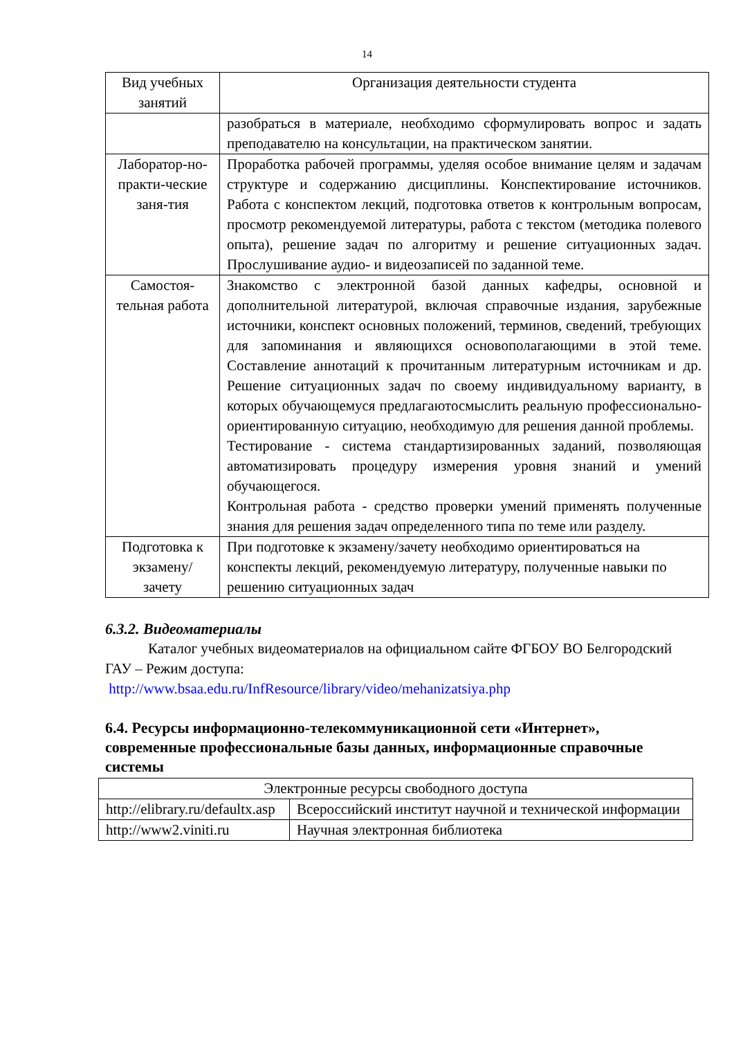14
| Вид учебных занятий | Организация деятельности студента |
| --- | --- |
| | разобраться в материале, необходимо сформулировать вопрос и задать преподавателю на консультации, на практическом занятии. |
| Лаборатор-но-практи-ческие заня-тия | Проработка рабочей программы, уделяя особое внимание целям и задачам структуре и содержанию дисциплины. Конспектирование источников. Работа с конспектом лекций, подготовка ответов к контрольным вопросам, просмотр рекомендуемой литературы, работа с текстом (методика полевого опыта), решение задач по алгоритму и решение ситуационных задач. Прослушивание аудио- и видеозаписей по заданной теме. |
| Самостоя-тельная работа | Знакомство с электронной базой данных кафедры, основной и дополнительной литературой, включая справочные издания, зарубежные источники, конспект основных положений, терминов, сведений, требующих для запоминания и являющихся основополагающими в этой теме. Составление аннотаций к прочитанным литературным источникам и др. Решение ситуационных задач по своему индивидуальному варианту, в которых обучающемуся предлагаютосмыслить реальную профессионально-ориентированную ситуацию, необходимую для решения данной проблемы. Тестирование - система стандартизированных заданий, позволяющая автоматизировать процедуру измерения уровня знаний и умений обучающегося. Контрольная работа - средство проверки умений применять полученные знания для решения задач определенного типа по теме или разделу. |
| Подготовка к экзамену/ зачету | При подготовке к экзамену/зачету необходимо ориентироваться на конспекты лекций, рекомендуемую литературу, полученные навыки по решению ситуационных задач |
6.3.2. Видеоматериалы
Каталог учебных видеоматериалов на официальном сайте ФГБОУ ВО Белгородский ГАУ – Режим доступа:
http://www.bsaa.edu.ru/InfResource/library/video/mehanizatsiya.php
6.4. Ресурсы информационно-телекоммуникационной сети «Интернет», современные профессиональные базы данных, информационные справочные системы
| Электронные ресурсы свободного доступа | |
| http://elibrary.ru/defaultx.asp | Всероссийский институт научной и технической информации |
| http://www2.viniti.ru | Научная электронная библиотека |